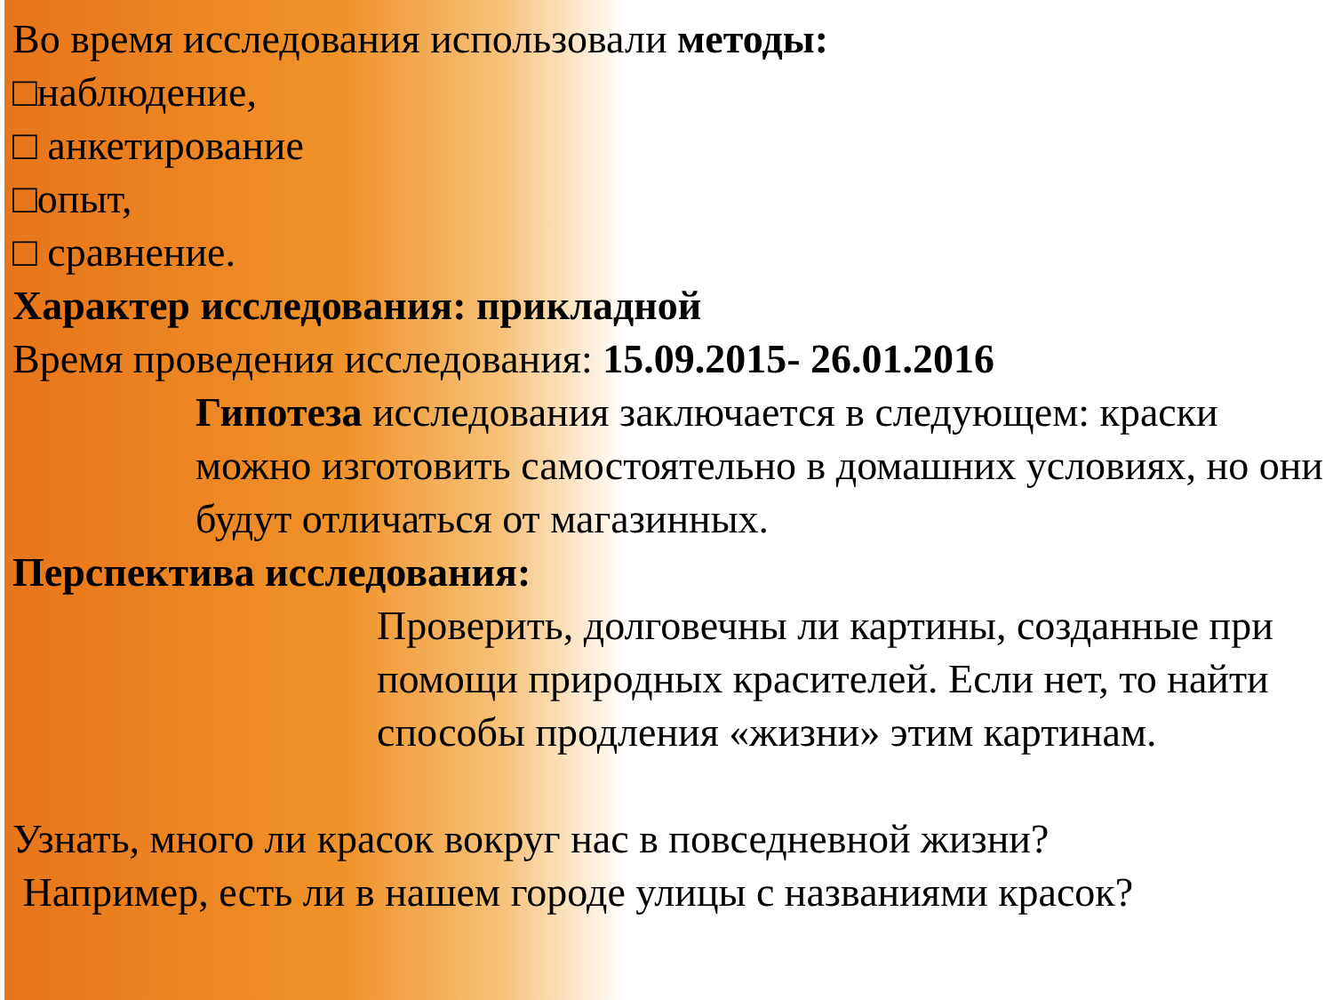Во время исследования использовали методы:
□наблюдение,
□ анкетирование
□опыт,
□ сравнение.
Характер исследования: прикладной
Время проведения исследования: 15.09.2015- 26.01.2016
Гипотеза исследования заключается в следующем: краски можно изготовить самостоятельно в домашних условиях, но они будут отличаться от магазинных.
Перспектива исследования:
Проверить, долговечны ли картины, созданные при помощи природных красителей. Если нет, то найти способы продления «жизни» этим картинам.
Узнать, много ли красок вокруг нас в повседневной жизни?
Например, есть ли в нашем городе улицы с названиями красок?